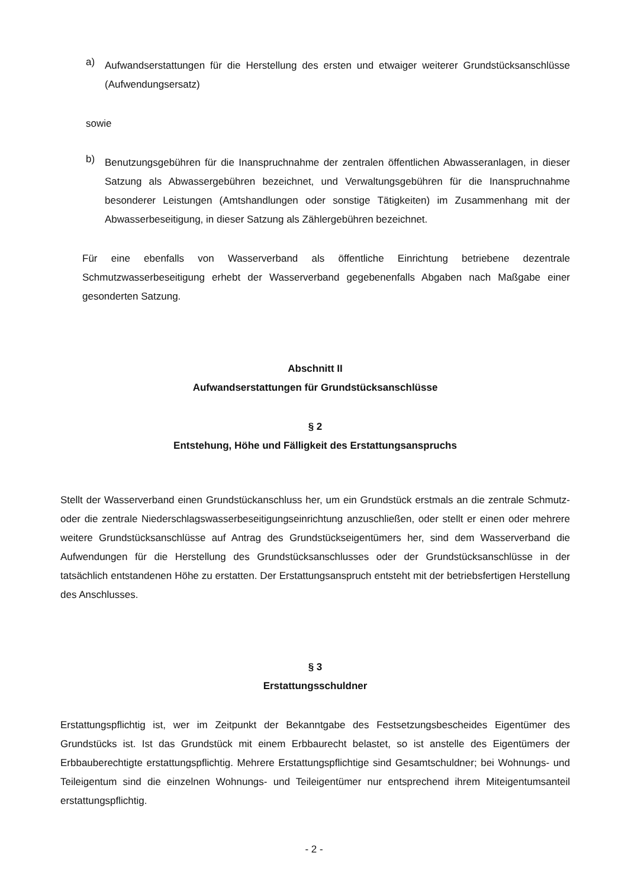a)
Aufwandserstattungen für die Herstellung des ersten und etwaiger weiterer Grundstücksanschlüsse (Aufwendungsersatz)
sowie
b)
Benutzungsgebühren für die Inanspruchnahme der zentralen öffentlichen Abwasseranlagen, in dieser Satzung als Abwassergebühren bezeichnet, und Verwaltungsgebühren für die Inanspruchnahme besonderer Leistungen (Amtshandlungen oder sonstige Tätigkeiten) im Zusammenhang mit der Abwasserbeseitigung, in dieser Satzung als Zählergebühren bezeichnet.
Für eine ebenfalls von Wasserverband als öffentliche Einrichtung betriebene dezentrale Schmutzwasserbeseitigung erhebt der Wasserverband gegebenenfalls Abgaben nach Maßgabe einer gesonderten Satzung.
Abschnitt II
Aufwandserstattungen für Grundstücksanschlüsse
§ 2
Entstehung, Höhe und Fälligkeit des Erstattungsanspruchs
Stellt der Wasserverband einen Grundstückanschluss her, um ein Grundstück erstmals an die zentrale Schmutz- oder die zentrale Niederschlagswasserbeseitigungseinrichtung anzuschließen, oder stellt er einen oder mehrere weitere Grundstücksanschlüsse auf Antrag des Grundstückseigentümers her, sind dem Wasserverband die Aufwendungen für die Herstellung des Grundstücksanschlusses oder der Grundstücksanschlüsse in der tatsächlich entstandenen Höhe zu erstatten. Der Erstattungsanspruch entsteht mit der betriebsfertigen Herstellung des Anschlusses.
§ 3
Erstattungsschuldner
Erstattungspflichtig ist, wer im Zeitpunkt der Bekanntgabe des Festsetzungsbescheides Eigentümer des Grundstücks ist. Ist das Grundstück mit einem Erbbaurecht belastet, so ist anstelle des Eigentümers der Erbbauberechtigte erstattungspflichtig. Mehrere Erstattungspflichtige sind Gesamtschuldner; bei Wohnungs- und Teileigentum sind die einzelnen Wohnungs- und Teileigentümer nur entsprechend ihrem Miteigentumsanteil erstattungspflichtig.
- 2 -